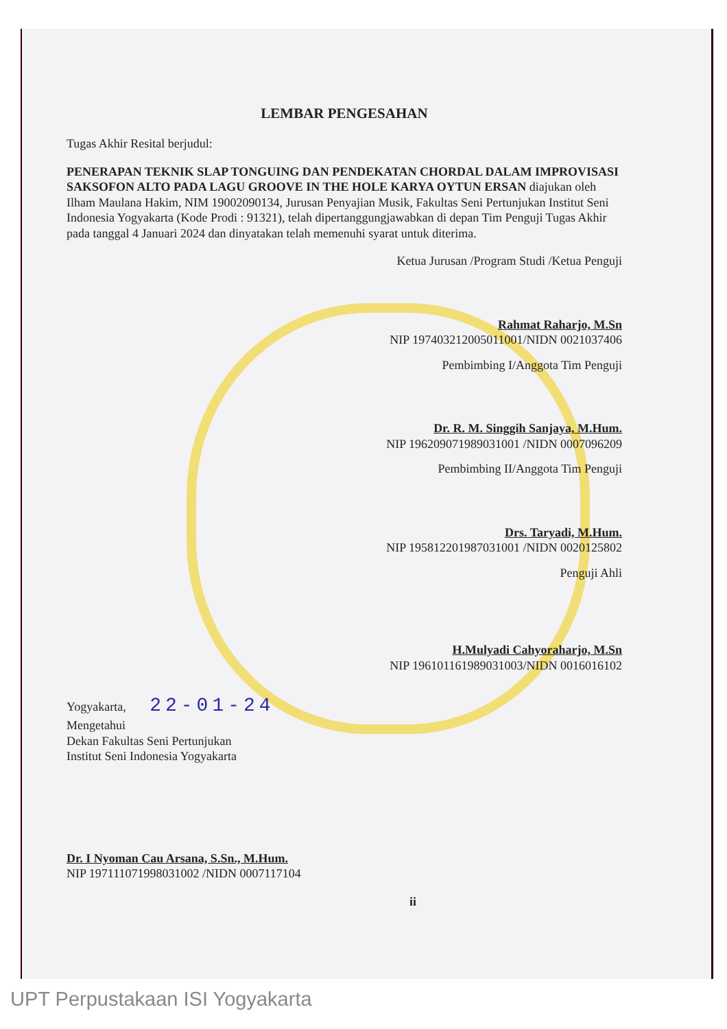LEMBAR PENGESAHAN
Tugas Akhir Resital berjudul:
PENERAPAN TEKNIK SLAP TONGUING DAN PENDEKATAN CHORDAL DALAM IMPROVISASI SAKSOFON ALTO PADA LAGU GROOVE IN THE HOLE KARYA OYTUN ERSAN diajukan oleh Ilham Maulana Hakim, NIM 19002090134, Jurusan Penyajian Musik, Fakultas Seni Pertunjukan Institut Seni Indonesia Yogyakarta (Kode Prodi : 91321), telah dipertanggungjawabkan di depan Tim Penguji Tugas Akhir pada tanggal 4 Januari 2024 dan dinyatakan telah memenuhi syarat untuk diterima.
Ketua Jurusan /Program Studi /Ketua Penguji
Rahmat Raharjo, M.Sn
NIP 197403212005011001/NIDN 0021037406
Pembimbing I/Anggota Tim Penguji
Dr. R. M. Singgih Sanjaya, M.Hum.
NIP 196209071989031001 /NIDN 0007096209
Pembimbing II/Anggota Tim Penguji
Drs. Taryadi, M.Hum.
NIP 195812201987031001 /NIDN 0020125802
Penguji Ahli
H.Mulyadi Cahyoraharjo, M.Sn
NIP 196101161989031003/NIDN 0016016102
Yogyakarta, 22-01-24
Mengetahui
Dekan Fakultas Seni Pertunjukan
Institut Seni Indonesia Yogyakarta
Dr. I Nyoman Cau Arsana, S.Sn., M.Hum.
NIP 197111071998031002 /NIDN 0007117104
ii
UPT Perpustakaan ISI Yogyakarta